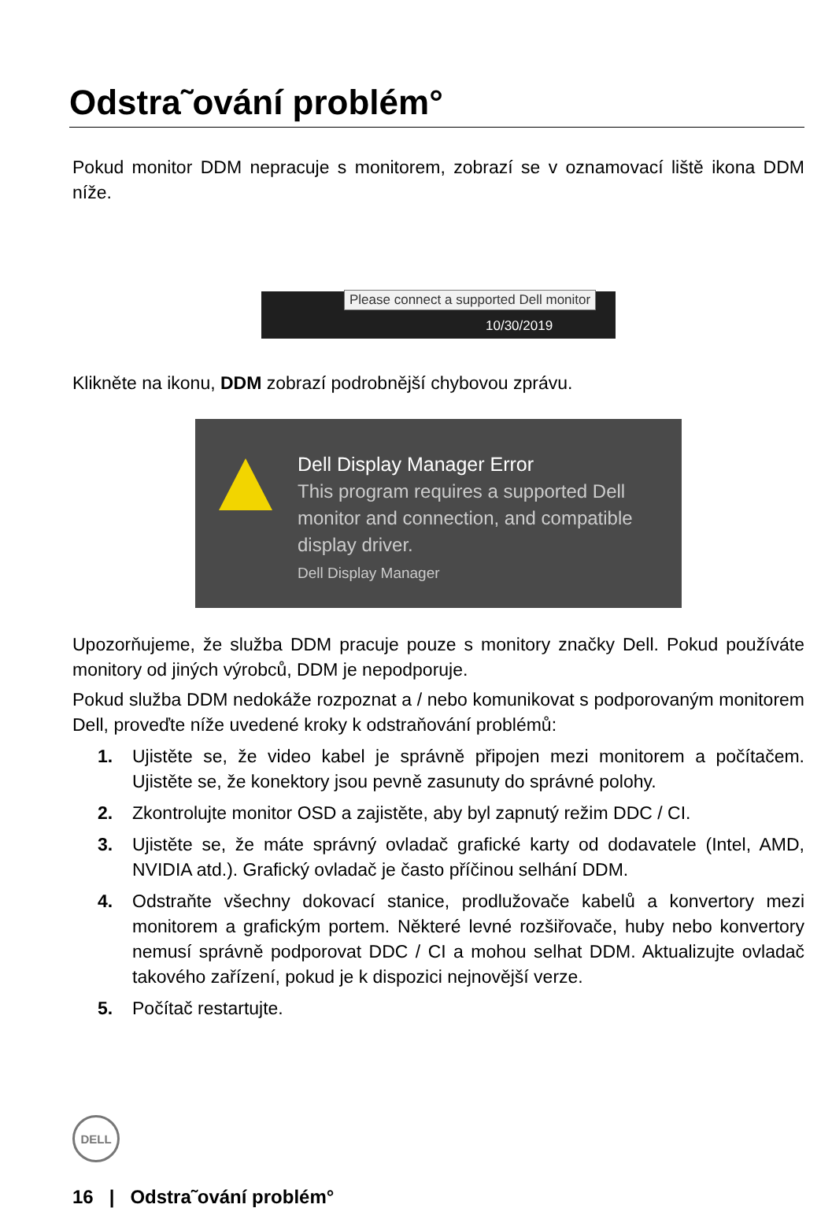Odstra˜ování problém°
Pokud monitor DDM nepracuje s monitorem, zobrazí se v oznamovací liště ikona DDM níže.
Please connect a supported Dell monitor
10/30/2019
Klikněte na ikonu, DDM zobrazí podrobnější chybovou zprávu.
Dell Display Manager Error
This program requires a supported Dell monitor and connection, and compatible display driver.
Dell Display Manager
Upozorňujeme, že služba DDM pracuje pouze s monitory značky Dell. Pokud používáte monitory od jiných výrobců, DDM je nepodporuje.
Pokud služba DDM nedokáže rozpoznat a / nebo komunikovat s podporovaným monitorem Dell, proveďte níže uvedené kroky k odstraňování problémů:
1. Ujistěte se, že video kabel je správně připojen mezi monitorem a počítačem. Ujistěte se, že konektory jsou pevně zasunuty do správné polohy.
2. Zkontrolujte monitor OSD a zajistěte, aby byl zapnutý režim DDC / CI.
3. Ujistěte se, že máte správný ovladač grafické karty od dodavatele (Intel, AMD, NVIDIA atd.). Grafický ovladač je často příčinou selhání DDM.
4. Odstraňte všechny dokovací stanice, prodlužovače kabelů a konvertory mezi monitorem a grafickým portem. Některé levné rozšiřovače, huby nebo konvertory nemusí správně podporovat DDC / CI a mohou selhat DDM. Aktualizujte ovladač takového zařízení, pokud je k dispozici nejnovější verze.
5. Počítač restartujte.
DELL
16 | Odstra˜ování problém°